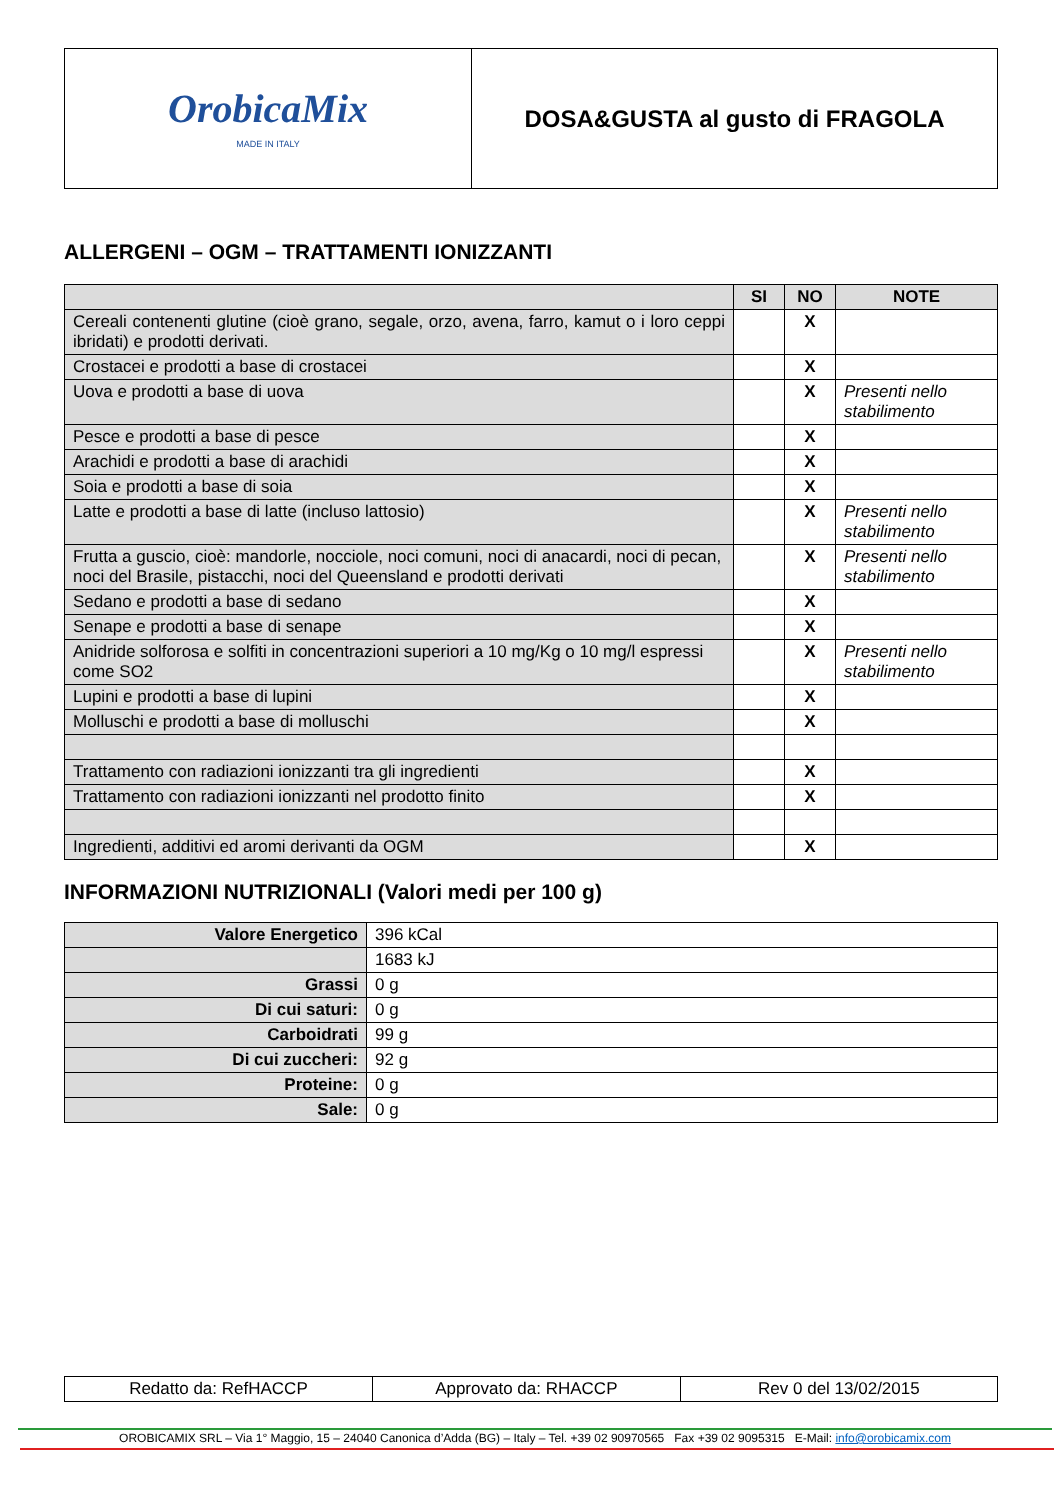| OrobicaMix MADE IN ITALY | DOSA&GUSTA al gusto di FRAGOLA |
ALLERGENI – OGM – TRATTAMENTI IONIZZANTI
| | SI | NO | NOTE |
| --- | --- | --- | --- |
| Cereali contenenti glutine (cioè grano, segale, orzo, avena, farro, kamut o i loro ceppi ibridati) e prodotti derivati. | | X | |
| Crostacei e prodotti a base di crostacei | | X | |
| Uova e prodotti a base di uova | | X | Presenti nello stabilimento |
| Pesce e prodotti a base di pesce | | X | |
| Arachidi e prodotti a base di arachidi | | X | |
| Soia e prodotti a base di soia | | X | |
| Latte e prodotti a base di latte (incluso lattosio) | | X | Presenti nello stabilimento |
| Frutta a guscio, cioè: mandorle, nocciole, noci comuni, noci di anacardi, noci di pecan, noci del Brasile, pistacchi, noci del Queensland e prodotti derivati | | X | Presenti nello stabilimento |
| Sedano e prodotti a base di sedano | | X | |
| Senape e prodotti a base di senape | | X | |
| Anidride solforosa e solfiti in concentrazioni superiori a 10 mg/Kg o 10 mg/l espressi come SO2 | | X | Presenti nello stabilimento |
| Lupini e prodotti a base di lupini | | X | |
| Molluschi e prodotti a base di molluschi | | X | |
| Trattamento con radiazioni ionizzanti tra gli ingredienti | | X | |
| Trattamento con radiazioni ionizzanti nel prodotto finito | | X | |
| Ingredienti, additivi ed aromi derivanti da OGM | | X | |
INFORMAZIONI NUTRIZIONALI (Valori medi per 100 g)
| Valore Energetico | 396 kCal |
| | 1683 kJ |
| Grassi | 0 g |
| Di cui saturi: | 0 g |
| Carboidrati | 99 g |
| Di cui zuccheri: | 92 g |
| Proteine: | 0 g |
| Sale: | 0 g |
| Redatto da: RefHACCP | Approvato da: RHACCP | Rev 0 del 13/02/2015 |
OROBICAMIX SRL – Via 1° Maggio, 15 – 24040 Canonica d’Adda (BG) – Italy – Tel. +39 02 90970565 Fax +39 02 9095315 E-Mail: info@orobicamix.com